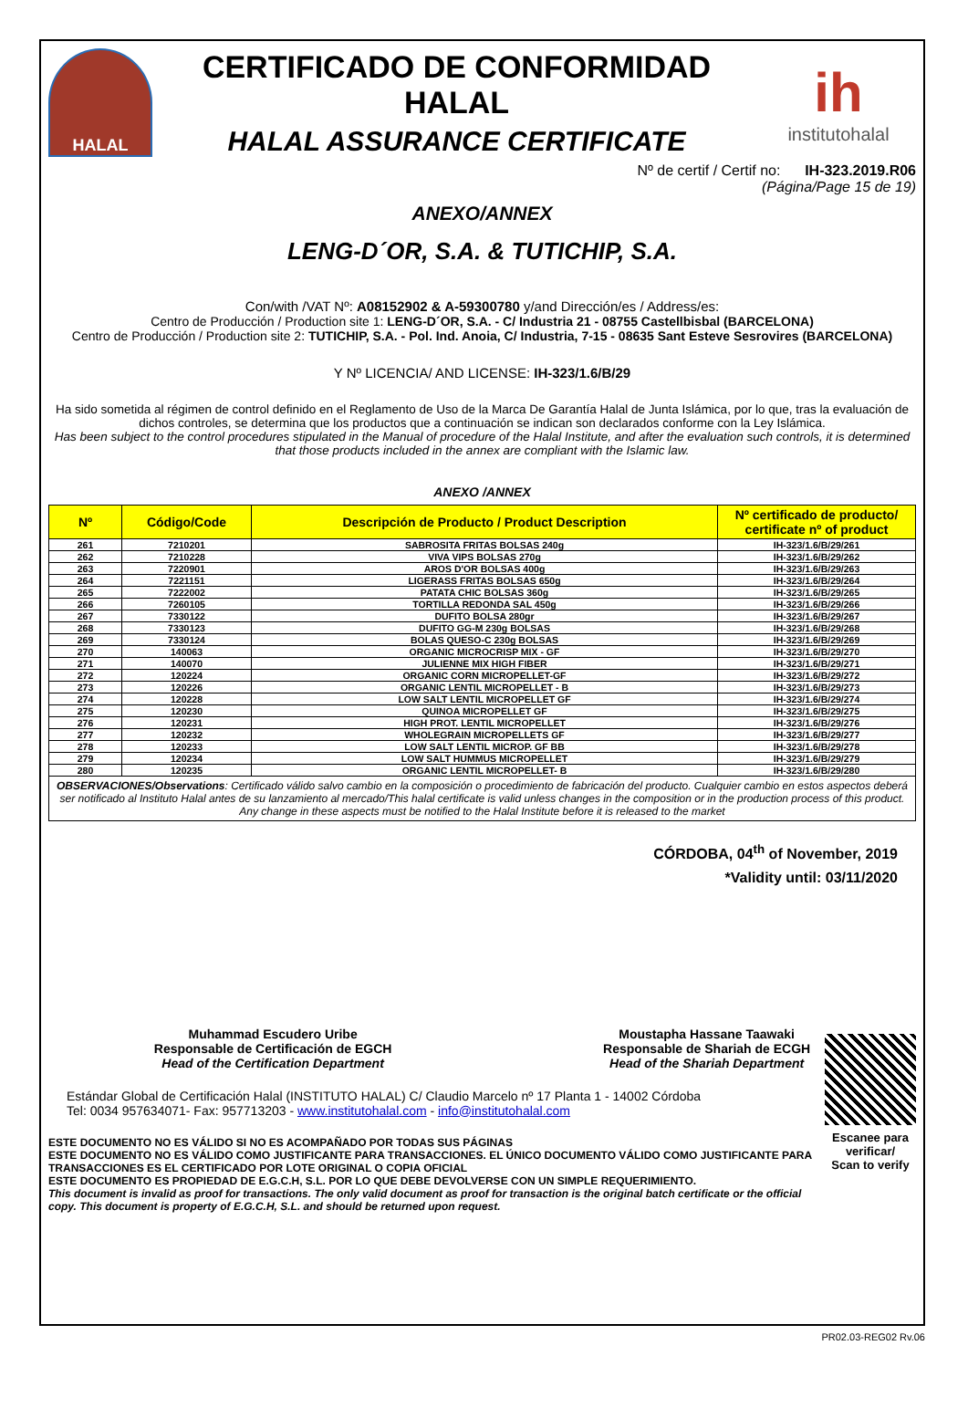HALAL
CERTIFICADO DE CONFORMIDAD HALAL
HALAL ASSURANCE CERTIFICATE
ih
institutohalal
Nº de certif / Certif no: IH-323.2019.R06
(Página/Page 15 de 19)
ANEXO/ANNEX
LENG-D´OR, S.A. & TUTICHIP, S.A.
Con/with /VAT Nº: A08152902 & A-59300780 y/and Dirección/es / Address/es:
Centro de Producción / Production site 1: LENG-D´OR, S.A. - C/ Industria 21 - 08755 Castellbisbal (BARCELONA)
Centro de Producción / Production site 2: TUTICHIP, S.A. - Pol. Ind. Anoia, C/ Industria, 7-15 - 08635 Sant Esteve Sesrovires (BARCELONA)
Y Nº LICENCIA/ AND LICENSE: IH-323/1.6/B/29
Ha sido sometida al régimen de control definido en el Reglamento de Uso de la Marca De Garantía Halal de Junta Islámica, por lo que, tras la evaluación de dichos controles, se determina que los productos que a continuación se indican son declarados conforme con la Ley Islámica.
Has been subject to the control procedures stipulated in the Manual of procedure of the Halal Institute, and after the evaluation such controls, it is determined that those products included in the annex are compliant with the Islamic law.
ANEXO /ANNEX
| Nº | Código/Code | Descripción de Producto / Product Description | Nº certificado de producto/ certificate nº of product |
| --- | --- | --- | --- |
| 261 | 7210201 | SABROSITA FRITAS BOLSAS 240g | IH-323/1.6/B/29/261 |
| 262 | 7210228 | VIVA VIPS BOLSAS 270g | IH-323/1.6/B/29/262 |
| 263 | 7220901 | AROS D'OR BOLSAS 400g | IH-323/1.6/B/29/263 |
| 264 | 7221151 | LIGERASS FRITAS BOLSAS 650g | IH-323/1.6/B/29/264 |
| 265 | 7222002 | PATATA CHIC BOLSAS 360g | IH-323/1.6/B/29/265 |
| 266 | 7260105 | TORTILLA REDONDA SAL 450g | IH-323/1.6/B/29/266 |
| 267 | 7330122 | DUFITO BOLSA 280gr | IH-323/1.6/B/29/267 |
| 268 | 7330123 | DUFITO GG-M 230g BOLSAS | IH-323/1.6/B/29/268 |
| 269 | 7330124 | BOLAS QUESO-C 230g BOLSAS | IH-323/1.6/B/29/269 |
| 270 | 140063 | ORGANIC MICROCRISP MIX - GF | IH-323/1.6/B/29/270 |
| 271 | 140070 | JULIENNE MIX HIGH FIBER | IH-323/1.6/B/29/271 |
| 272 | 120224 | ORGANIC CORN MICROPELLET-GF | IH-323/1.6/B/29/272 |
| 273 | 120226 | ORGANIC LENTIL MICROPELLET - B | IH-323/1.6/B/29/273 |
| 274 | 120228 | LOW SALT LENTIL MICROPELLET GF | IH-323/1.6/B/29/274 |
| 275 | 120230 | QUINOA MICROPELLET GF | IH-323/1.6/B/29/275 |
| 276 | 120231 | HIGH PROT. LENTIL MICROPELLET | IH-323/1.6/B/29/276 |
| 277 | 120232 | WHOLEGRAIN MICROPELLETS GF | IH-323/1.6/B/29/277 |
| 278 | 120233 | LOW SALT LENTIL MICROP. GF BB | IH-323/1.6/B/29/278 |
| 279 | 120234 | LOW SALT HUMMUS MICROPELLET | IH-323/1.6/B/29/279 |
| 280 | 120235 | ORGANIC LENTIL MICROPELLET- B | IH-323/1.6/B/29/280 |
OBSERVACIONES/Observations: Certificado válido salvo cambio en la composición o procedimiento de fabricación del producto. Cualquier cambio en estos aspectos deberá ser notificado al Instituto Halal antes de su lanzamiento al mercado/This halal certificate is valid unless changes in the composition or in the production process of this product. Any change in these aspects must be notified to the Halal Institute before it is released to the market
CÓRDOBA, 04<sup>th</sup> of November, 2019
*Validity until: 03/11/2020
Muhammad Escudero Uribe
Responsable de Certificación de EGCH
Head of the Certification Department
Moustapha Hassane Taawaki
Responsable de Shariah de ECGH
Head of the Shariah Department
Estándar Global de Certificación Halal (INSTITUTO HALAL) C/ Claudio Marcelo nº 17 Planta 1 - 14002 Córdoba
Tel: 0034 957634071- Fax: 957713203 - www.institutohalal.com - info@institutohalal.com
ESTE DOCUMENTO NO ES VÁLIDO SI NO ES ACOMPAÑADO POR TODAS SUS PÁGINAS
ESTE DOCUMENTO NO ES VÁLIDO COMO JUSTIFICANTE PARA TRANSACCIONES. EL ÚNICO DOCUMENTO VÁLIDO COMO JUSTIFICANTE PARA TRANSACCIONES ES EL CERTIFICADO POR LOTE ORIGINAL O COPIA OFICIAL
ESTE DOCUMENTO ES PROPIEDAD DE E.G.C.H, S.L. POR LO QUE DEBE DEVOLVERSE CON UN SIMPLE REQUERIMIENTO.
This document is invalid as proof for transactions. The only valid document as proof for transaction is the original batch certificate or the official copy. This document is property of E.G.C.H, S.L. and should be returned upon request.
Escanee para verificar/
Scan to verify
PR02.03-REG02 Rv.06